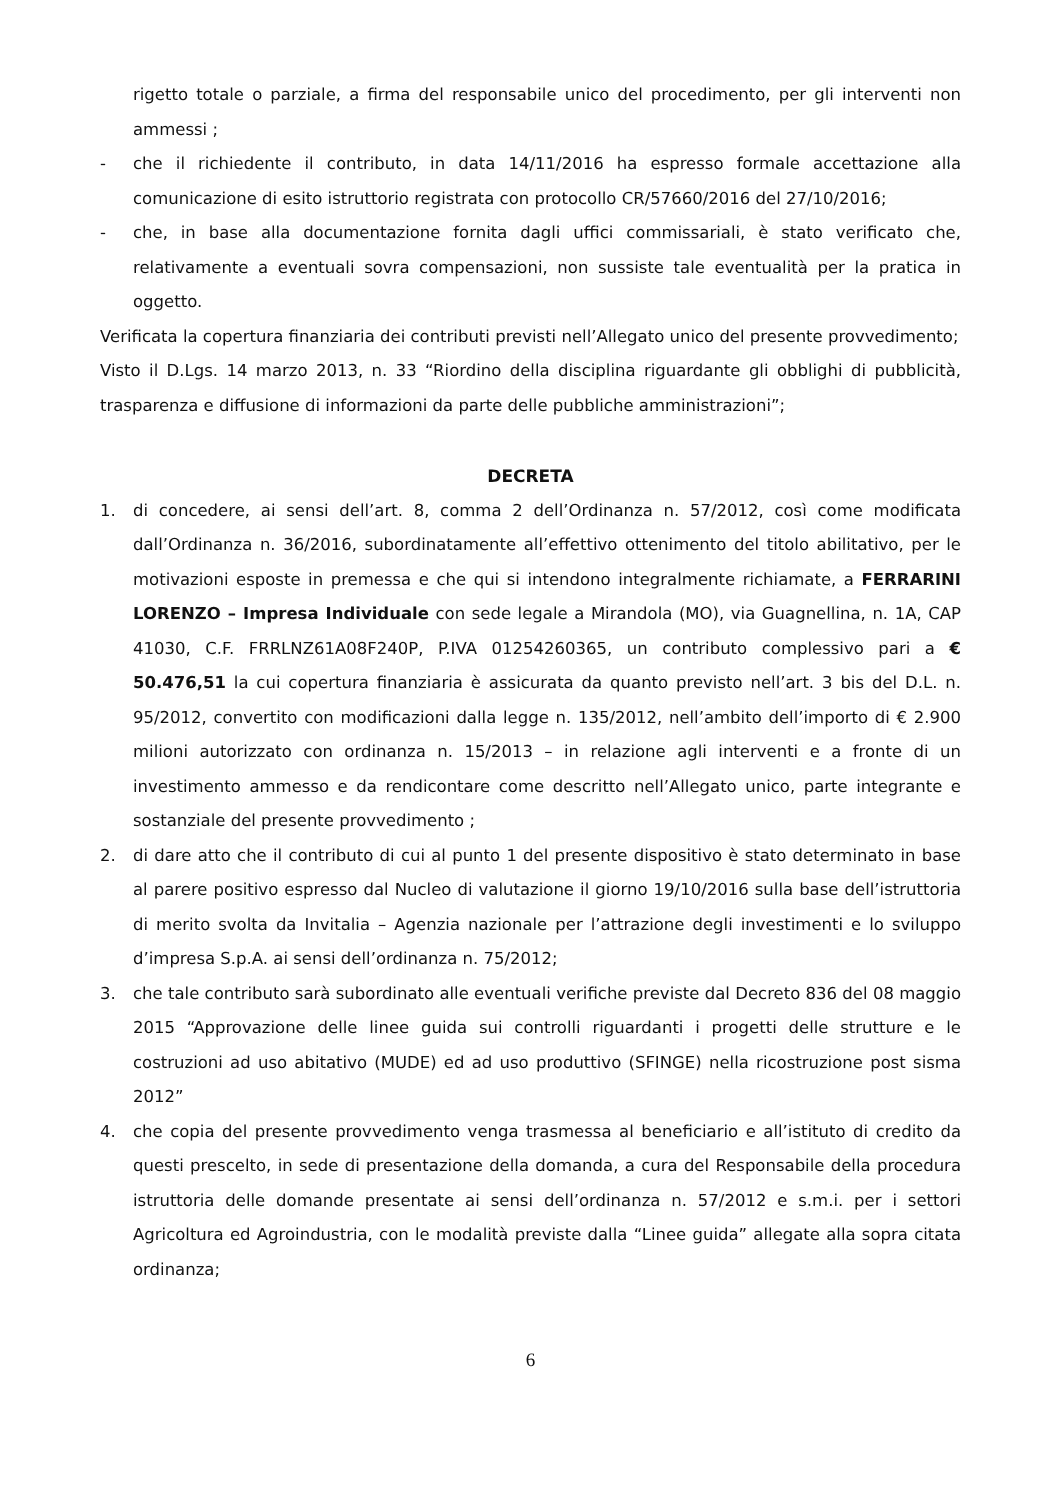rigetto totale o parziale, a firma del responsabile unico del procedimento, per gli interventi non ammessi ;
- che il richiedente il contributo, in data 14/11/2016 ha espresso formale accettazione alla comunicazione di esito istruttorio registrata con protocollo CR/57660/2016 del 27/10/2016;
- che, in base alla documentazione fornita dagli uffici commissariali, è stato verificato che, relativamente a eventuali sovra compensazioni, non sussiste tale eventualità per la pratica in oggetto.
Verificata la copertura finanziaria dei contributi previsti nell’Allegato unico del presente provvedimento;
Visto il D.Lgs. 14 marzo 2013, n. 33 “Riordino della disciplina riguardante gli obblighi di pubblicità, trasparenza e diffusione di informazioni da parte delle pubbliche amministrazioni”;
DECRETA
1. di concedere, ai sensi dell’art. 8, comma 2 dell’Ordinanza n. 57/2012, così come modificata dall’Ordinanza n. 36/2016, subordinatamente all’effettivo ottenimento del titolo abilitativo, per le motivazioni esposte in premessa e che qui si intendono integralmente richiamate, a FERRARINI LORENZO – Impresa Individuale con sede legale a Mirandola (MO), via Guagnellina, n. 1A, CAP 41030, C.F. FRRLNZ61A08F240P, P.IVA 01254260365, un contributo complessivo pari a € 50.476,51 la cui copertura finanziaria è assicurata da quanto previsto nell’art. 3 bis del D.L. n. 95/2012, convertito con modificazioni dalla legge n. 135/2012, nell’ambito dell’importo di € 2.900 milioni autorizzato con ordinanza n. 15/2013 – in relazione agli interventi e a fronte di un investimento ammesso e da rendicontare come descritto nell’Allegato unico, parte integrante e sostanziale del presente provvedimento ;
2. di dare atto che il contributo di cui al punto 1 del presente dispositivo è stato determinato in base al parere positivo espresso dal Nucleo di valutazione il giorno 19/10/2016 sulla base dell’istruttoria di merito svolta da Invitalia – Agenzia nazionale per l’attrazione degli investimenti e lo sviluppo d’impresa S.p.A. ai sensi dell’ordinanza n. 75/2012;
3. che tale contributo sarà subordinato alle eventuali verifiche previste dal Decreto 836 del 08 maggio 2015 “Approvazione delle linee guida sui controlli riguardanti i progetti delle strutture e le costruzioni ad uso abitativo (MUDE) ed ad uso produttivo (SFINGE) nella ricostruzione post sisma 2012”
4. che copia del presente provvedimento venga trasmessa al beneficiario e all’istituto di credito da questi prescelto, in sede di presentazione della domanda, a cura del Responsabile della procedura istruttoria delle domande presentate ai sensi dell’ordinanza n. 57/2012 e s.m.i. per i settori Agricoltura ed Agroindustria, con le modalità previste dalla “Linee guida” allegate alla sopra citata ordinanza;
6